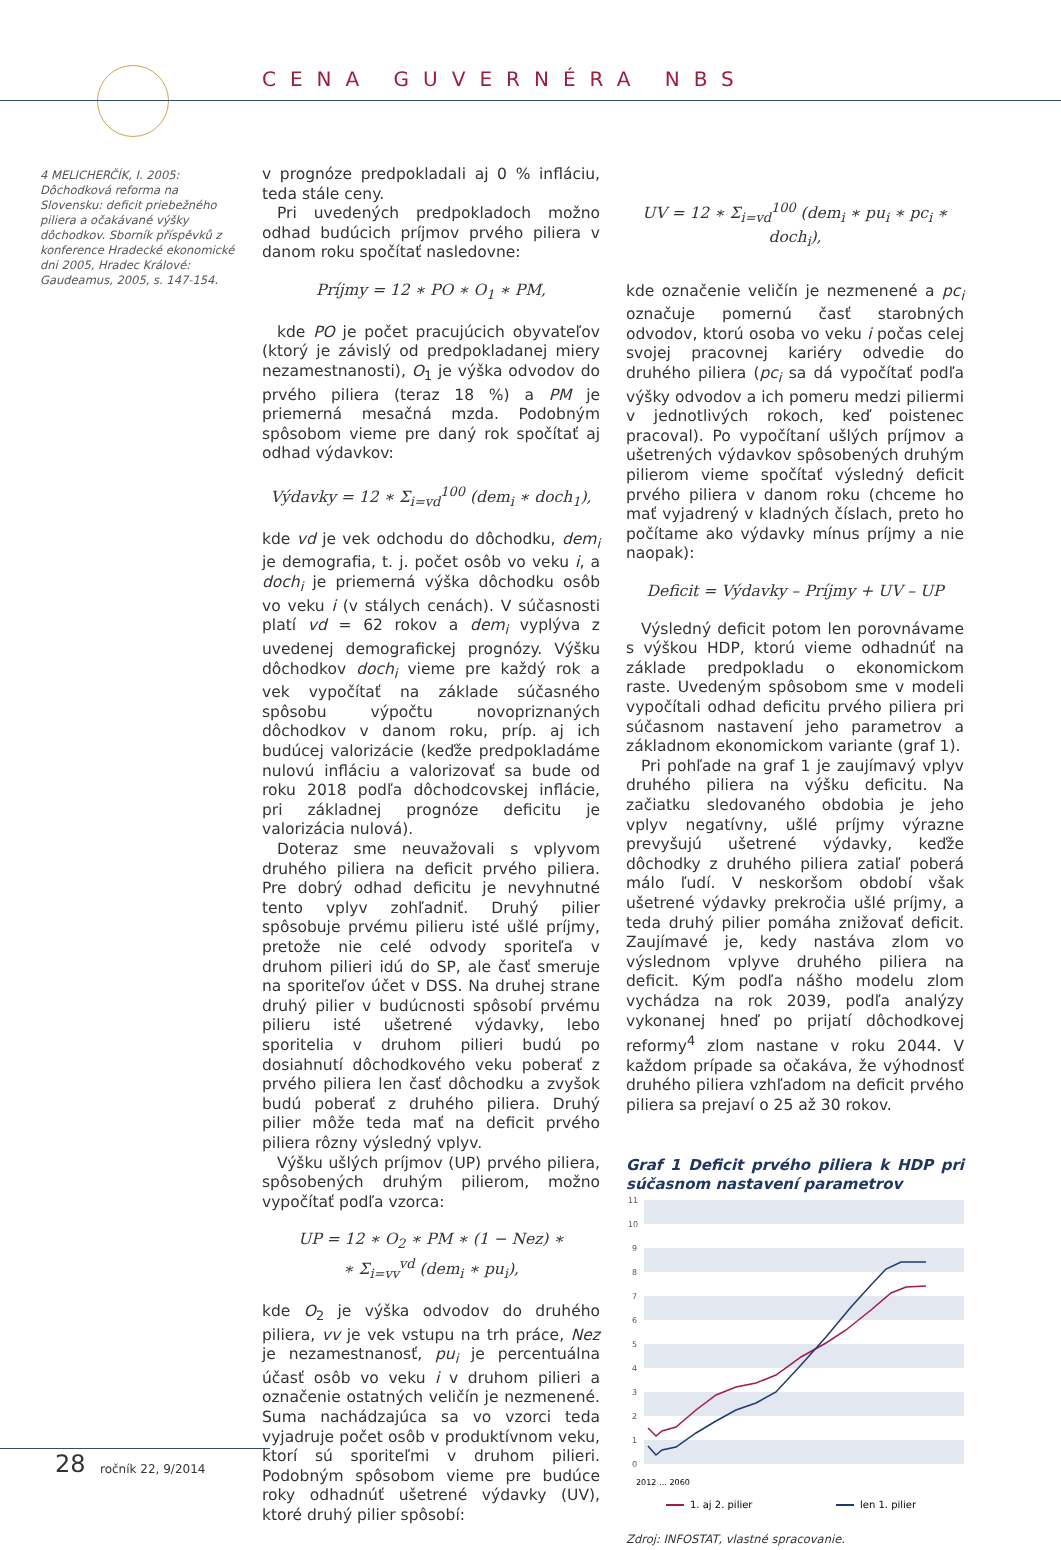CENA GUVERNÉRA NBS
4 MELICHERČÍK, I. 2005: Dôchodková reforma na Slovensku: deficit priebežného piliera a očakávané výšky dôchodkov. Sborník příspěvků z konference Hradecké ekonomické dni 2005, Hradec Králové: Gaudeamus, 2005, s. 147-154.
v prognóze predpokladali aj 0 % infláciu, teda stále ceny.
Pri uvedených predpokladoch možno odhad budúcich príjmov prvého piliera v danom roku spočítať nasledovne:
Príjmy = 12 ∗ PO ∗ O<sub>1</sub> ∗ PM,
kde PO je počet pracujúcich obyvateľov (ktorý je závislý od predpokladanej miery nezamestnanosti), O<sub>1</sub> je výška odvodov do prvého piliera (teraz 18 %) a PM je priemerná mesačná mzda. Podobným spôsobom vieme pre daný rok spočítať aj odhad výdavkov:
Výdavky = 12 ∗ Σ<sub>i=vd</sub><sup>100</sup> (dem<sub>i</sub> ∗ doch<sub>1</sub>),
kde vd je vek odchodu do dôchodku, dem<sub>i</sub> je demografia, t. j. počet osôb vo veku i, a doch<sub>i</sub> je priemerná výška dôchodku osôb vo veku i (v stálych cenách). V súčasnosti platí vd = 62 rokov a dem<sub>i</sub> vyplýva z uvedenej demografickej prognózy. Výšku dôchodkov doch<sub>i</sub> vieme pre každý rok a vek vypočítať na základe súčasného spôsobu výpočtu novopriznaných dôchodkov v danom roku, príp. aj ich budúcej valorizácie (keďže predpokladáme nulovú infláciu a valorizovať sa bude od roku 2018 podľa dôchodcovskej inflácie, pri základnej prognóze deficitu je valorizácia nulová).
Doteraz sme neuvažovali s vplyvom druhého piliera na deficit prvého piliera. Pre dobrý odhad deficitu je nevyhnutné tento vplyv zohľadniť. Druhý pilier spôsobuje prvému pilieru isté ušlé príjmy, pretože nie celé odvody sporiteľa v druhom pilieri idú do SP, ale časť smeruje na sporiteľov účet v DSS. Na druhej strane druhý pilier v budúcnosti spôsobí prvému pilieru isté ušetrené výdavky, lebo sporitelia v druhom pilieri budú po dosiahnutí dôchodkového veku poberať z prvého piliera len časť dôchodku a zvyšok budú poberať z druhého piliera. Druhý pilier môže teda mať na deficit prvého piliera rôzny výsledný vplyv.
Výšku ušlých príjmov (UP) prvého piliera, spôsobených druhým pilierom, možno vypočítať podľa vzorca:
UP = 12 ∗ O<sub>2</sub> ∗ PM ∗ (1 − Nez) ∗
∗ Σ<sub>i=vv</sub><sup>vd</sup> (dem<sub>i</sub> ∗ pu<sub>i</sub>),
kde O<sub>2</sub> je výška odvodov do druhého piliera, vv je vek vstupu na trh práce, Nez je nezamestnanosť, pu<sub>i</sub> je percentuálna účasť osôb vo veku i v druhom pilieri a označenie ostatných veličín je nezmenené. Suma nachádzajúca sa vo vzorci teda vyjadruje počet osôb v produktívnom veku, ktorí sú sporiteľmi v druhom pilieri. Podobným spôsobom vieme pre budúce roky odhadnúť ušetrené výdavky (UV), ktoré druhý pilier spôsobí:
UV = 12 ∗ Σ<sub>i=vd</sub><sup>100</sup> (dem<sub>i</sub> ∗ pu<sub>i</sub> ∗ pc<sub>i</sub> ∗ doch<sub>i</sub>),
kde označenie veličín je nezmenené a pc<sub>i</sub> označuje pomernú časť starobných odvodov, ktorú osoba vo veku i počas celej svojej pracovnej kariéry odvedie do druhého piliera (pc<sub>i</sub> sa dá vypočítať podľa výšky odvodov a ich pomeru medzi piliermi v jednotlivých rokoch, keď poistenec pracoval). Po vypočítaní ušlých príjmov a ušetrených výdavkov spôsobených druhým pilierom vieme spočítať výsledný deficit prvého piliera v danom roku (chceme ho mať vyjadrený v kladných číslach, preto ho počítame ako výdavky mínus príjmy a nie naopak):
Deficit = Výdavky – Príjmy + UV – UP
Výsledný deficit potom len porovnávame s výškou HDP, ktorú vieme odhadnúť na základe predpokladu o ekonomickom raste. Uvedeným spôsobom sme v modeli vypočítali odhad deficitu prvého piliera pri súčasnom nastavení jeho parametrov a základnom ekonomickom variante (graf 1).
Pri pohľade na graf 1 je zaujímavý vplyv druhého piliera na výšku deficitu. Na začiatku sledovaného obdobia je jeho vplyv negatívny, ušlé príjmy výrazne prevyšujú ušetrené výdavky, keďže dôchodky z druhého piliera zatiaľ poberá málo ľudí. V neskoršom období však ušetrené výdavky prekročia ušlé príjmy, a teda druhý pilier pomáha znižovať deficit. Zaujímavé je, kedy nastáva zlom vo výslednom vplyve druhého piliera na deficit. Kým podľa nášho modelu zlom vychádza na rok 2039, podľa analýzy vykonanej hneď po prijatí dôchodkovej reformy<sup>4</sup> zlom nastane v roku 2044. V každom prípade sa očakáva, že výhodnosť druhého piliera vzhľadom na deficit prvého piliera sa prejaví o 25 až 30 rokov.
Graf 1 Deficit prvého piliera k HDP pri súčasnom nastavení parametrov
11
10
9
8
7
6
5
4
3
2
1
0
2012 … 2060
1. aj 2. pilier
len 1. pilier
Zdroj: INFOSTAT, vlastné spracovanie.
28 ročník 22, 9/2014